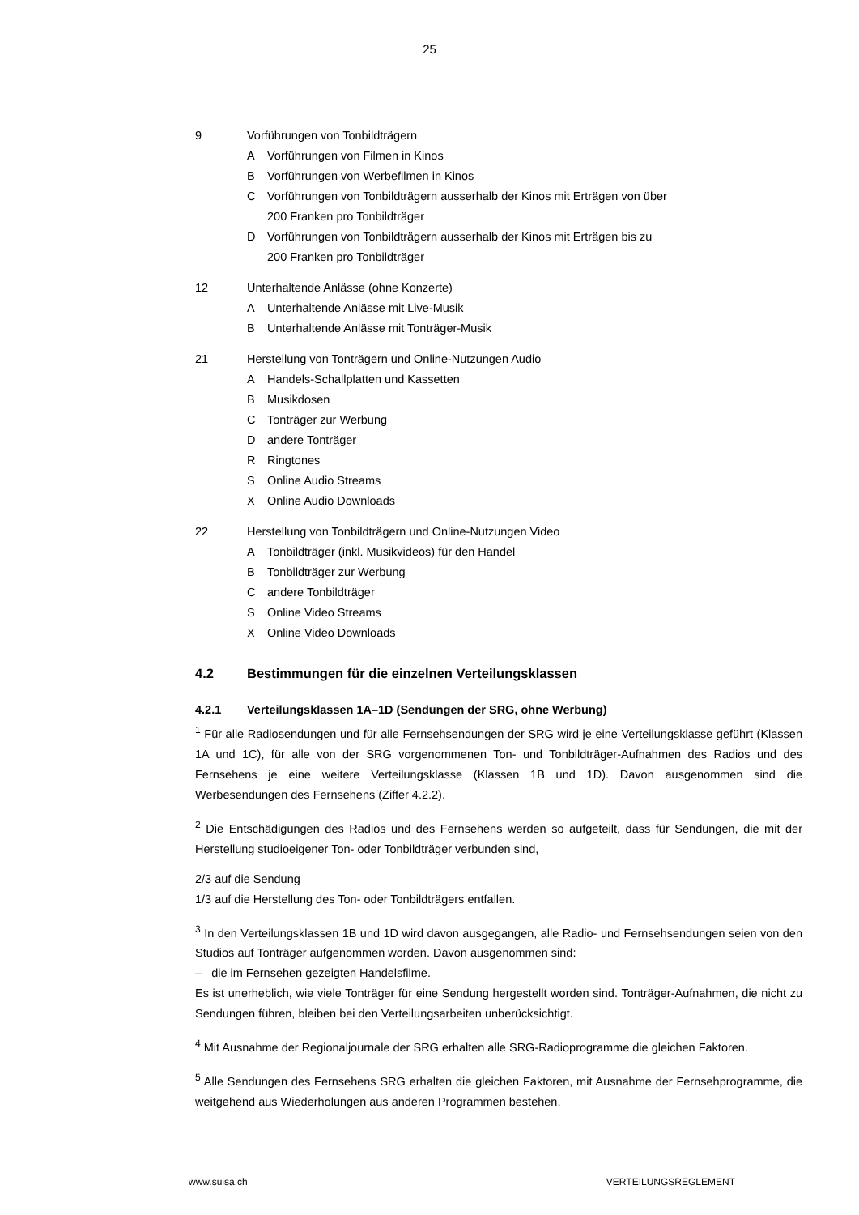25
9 Vorführungen von Tonbildträgern
A Vorführungen von Filmen in Kinos
B Vorführungen von Werbefilmen in Kinos
C Vorführungen von Tonbildträgern ausserhalb der Kinos mit Erträgen von über
200 Franken pro Tonbildträger
D Vorführungen von Tonbildträgern ausserhalb der Kinos mit Erträgen bis zu
200 Franken pro Tonbildträger
12 Unterhaltende Anlässe (ohne Konzerte)
A Unterhaltende Anlässe mit Live-Musik
B Unterhaltende Anlässe mit Tonträger-Musik
21 Herstellung von Tonträgern und Online-Nutzungen Audio
A Handels-Schallplatten und Kassetten
B Musikdosen
C Tonträger zur Werbung
Dandere Tonträger
R Ringtones
S Online Audio Streams
X Online Audio Downloads
22 Herstellung von Tonbildträgern und Online-Nutzungen Video
A Tonbildträger (inkl. Musikvideos) für den Handel
B Tonbildträger zur Werbung
Candere Tonbildträger
S Online Video Streams
X Online Video Downloads
4.2 Bestimmungen für die einzelnen Verteilungsklassen
4.2.1 Verteilungsklassen 1A–1D (Sendungen der SRG, ohne Werbung)
<sup>1</sup> Für alle Radiosendungen und für alle Fernsehsendungen der SRG wird je eine Verteilungsklasse geführt (Klassen 1A und 1C), für alle von der SRG vorgenommenen Ton- und Tonbildträger-Aufnahmen des Radios und des Fernsehens je eine weitere Verteilungsklasse (Klassen 1B und 1D). Davon ausgenommen sind die Werbesendungen des Fernsehens (Ziffer 4.2.2).
<sup>2</sup> Die Entschädigungen des Radios und des Fernsehens werden so aufgeteilt, dass für Sendungen, die mit der Herstellung studioeigener Ton- oder Tonbildträger verbunden sind,
2/3 auf die Sendung
1/3 auf die Herstellung des Ton- oder Tonbildträgers entfallen.
<sup>3</sup> In den Verteilungsklassen 1B und 1D wird davon ausgegangen, alle Radio- und Fernsehsendungen seien von den Studios auf Tonträger aufgenommen worden. Davon ausgenommen sind:
– die im Fernsehen gezeigten Handelsfilme.
Es ist unerheblich, wie viele Tonträger für eine Sendung hergestellt worden sind. Tonträger-Aufnahmen, die nicht zu Sendungen führen, bleiben bei den Verteilungsarbeiten unberücksichtigt.
<sup>4</sup> Mit Ausnahme der Regionaljournale der SRG erhalten alle SRG-Radioprogramme die gleichen Faktoren.
<sup>5</sup> Alle Sendungen des Fernsehens SRG erhalten die gleichen Faktoren, mit Ausnahme der Fernsehprogramme, die weitgehend aus Wiederholungen aus anderen Programmen bestehen.
www.suisa.ch VERTEILUNGSREGLEMENT